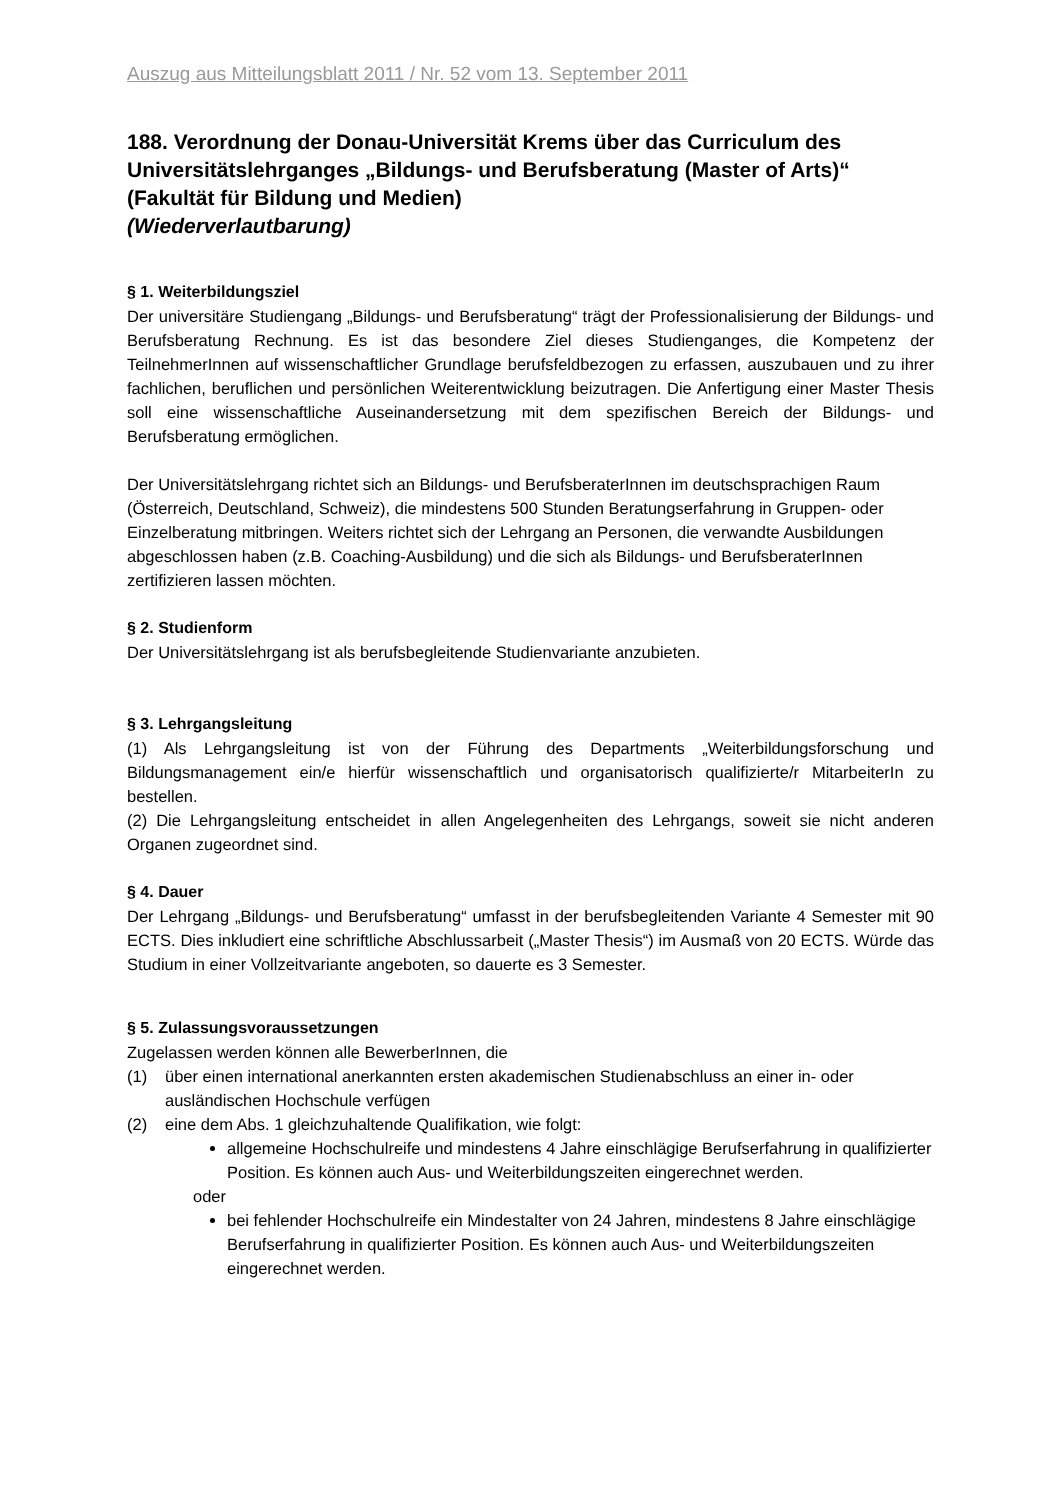Auszug aus Mitteilungsblatt 2011 / Nr. 52 vom 13. September 2011
188. Verordnung der Donau-Universität Krems über das Curriculum des Universitätslehrganges „Bildungs- und Berufsberatung (Master of Arts)“
(Fakultät für Bildung und Medien)
(Wiederverlautbarung)
§ 1. Weiterbildungsziel
Der universitäre Studiengang „Bildungs- und Berufsberatung“ trägt der Professionalisierung der Bildungs- und Berufsberatung Rechnung. Es ist das besondere Ziel dieses Studienganges, die Kompetenz der TeilnehmerInnen auf wissenschaftlicher Grundlage berufsfeldbezogen zu erfassen, auszubauen und zu ihrer fachlichen, beruflichen und persönlichen Weiterentwicklung beizutragen. Die Anfertigung einer Master Thesis soll eine wissenschaftliche Auseinandersetzung mit dem spezifischen Bereich der Bildungs- und Berufsberatung ermöglichen.
Der Universitätslehrgang richtet sich an Bildungs- und BerufsberaterInnen im deutschsprachigen Raum (Österreich, Deutschland, Schweiz), die mindestens 500 Stunden Beratungserfahrung in Gruppen- oder Einzelberatung mitbringen. Weiters richtet sich der Lehrgang an Personen, die verwandte Ausbildungen abgeschlossen haben (z.B. Coaching-Ausbildung) und die sich als Bildungs- und BerufsberaterInnen zertifizieren lassen möchten.
§ 2. Studienform
Der Universitätslehrgang ist als berufsbegleitende Studienvariante anzubieten.
§ 3. Lehrgangsleitung
(1) Als Lehrgangsleitung ist von der Führung des Departments „Weiterbildungsforschung und Bildungsmanagement ein/e hierfür wissenschaftlich und organisatorisch qualifizierte/r MitarbeiterIn zu bestellen.
(2) Die Lehrgangsleitung entscheidet in allen Angelegenheiten des Lehrgangs, soweit sie nicht anderen Organen zugeordnet sind.
§ 4. Dauer
Der Lehrgang „Bildungs- und Berufsberatung“ umfasst in der berufsbegleitenden Variante 4 Semester mit 90 ECTS. Dies inkludiert eine schriftliche Abschlussarbeit („Master Thesis“) im Ausmaß von 20 ECTS. Würde das Studium in einer Vollzeitvariante angeboten, so dauerte es 3 Semester.
§ 5. Zulassungsvoraussetzungen
Zugelassen werden können alle BewerberInnen, die
(1) über einen international anerkannten ersten akademischen Studienabschluss an einer in- oder ausländischen Hochschule verfügen
(2) eine dem Abs. 1 gleichzuhaltende Qualifikation, wie folgt:
allgemeine Hochschulreife und mindestens 4 Jahre einschlägige Berufserfahrung in qualifizierter Position. Es können auch Aus- und Weiterbildungszeiten eingerechnet werden.
oder
bei fehlender Hochschulreife ein Mindestalter von 24 Jahren, mindestens 8 Jahre einschlägige Berufserfahrung in qualifizierter Position. Es können auch Aus- und Weiterbildungszeiten eingerechnet werden.